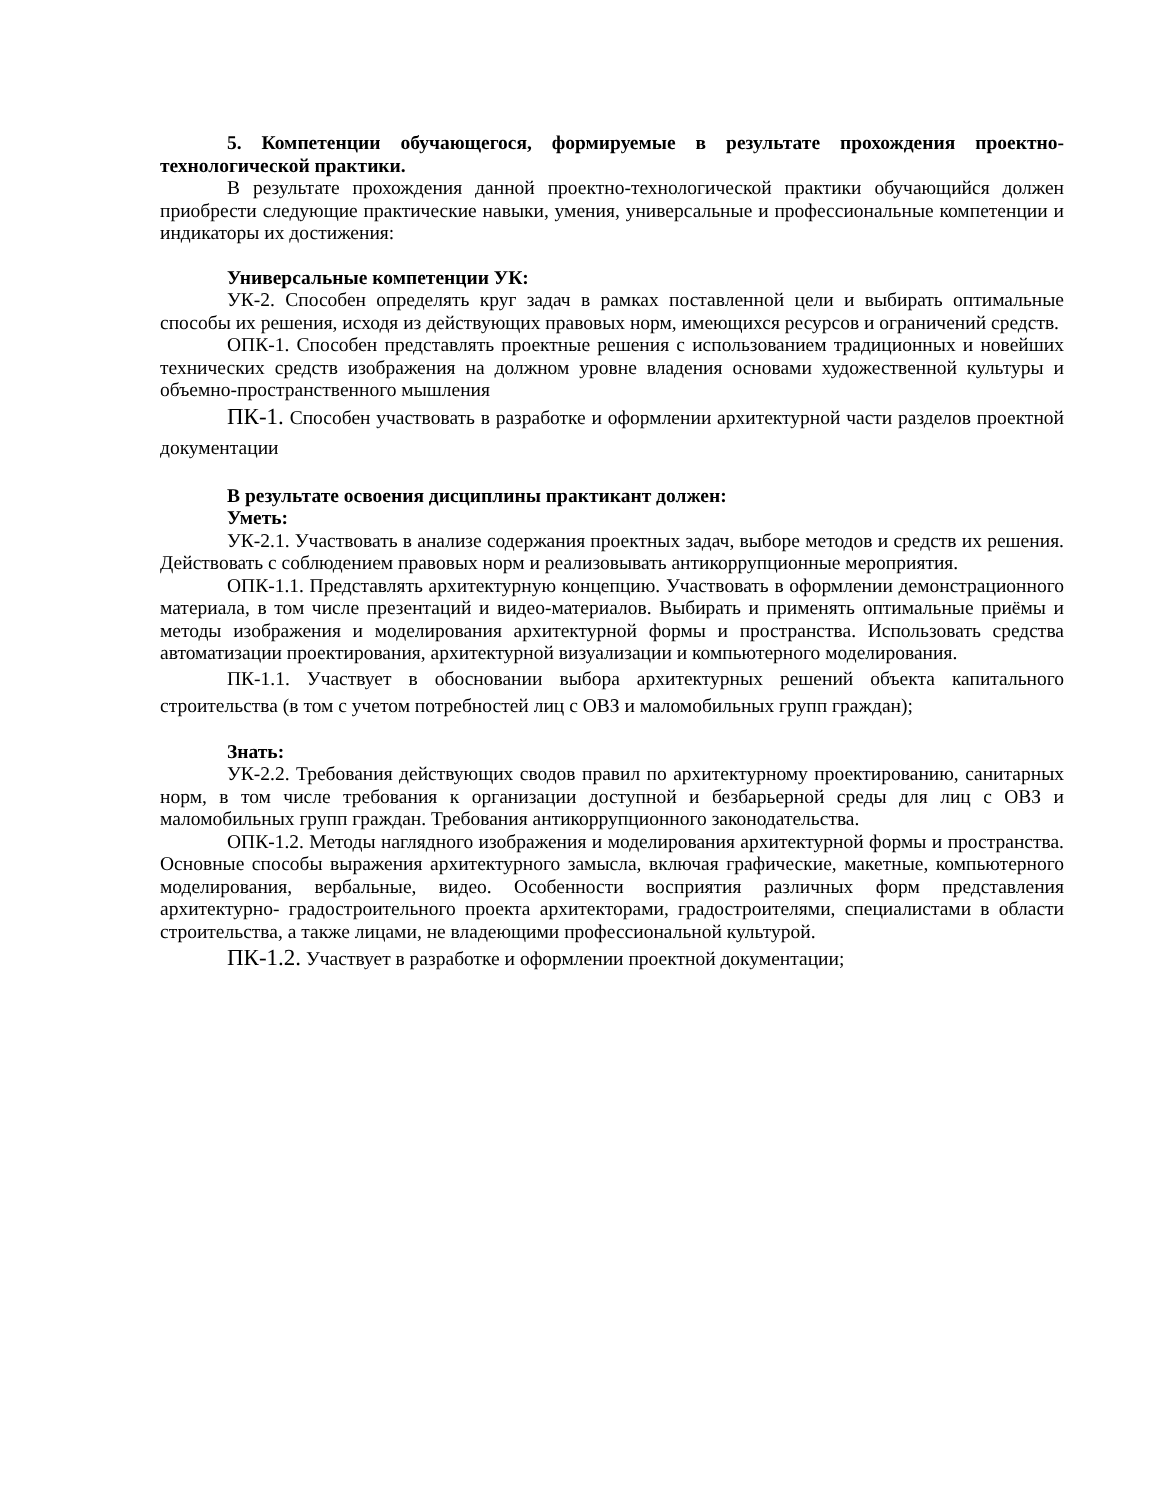5. Компетенции обучающегося, формируемые в результате прохождения проектно-технологической практики.
В результате прохождения данной проектно-технологической практики обучающийся должен приобрести следующие практические навыки, умения, универсальные и профессиональные компетенции и индикаторы их достижения:
Универсальные компетенции УК:
УК-2. Способен определять круг задач в рамках поставленной цели и выбирать оптимальные способы их решения, исходя из действующих правовых норм, имеющихся ресурсов и ограничений средств.
ОПК-1. Способен представлять проектные решения с использованием традиционных и новейших технических средств изображения на должном уровне владения основами художественной культуры и объемно-пространственного мышления
ПК-1. Способен участвовать в разработке и оформлении архитектурной части разделов проектной документации
В результате освоения дисциплины практикант должен:
Уметь:
УК-2.1. Участвовать в анализе содержания проектных задач, выборе методов и средств их решения. Действовать с соблюдением правовых норм и реализовывать антикоррупционные мероприятия.
ОПК-1.1. Представлять архитектурную концепцию. Участвовать в оформлении демонстрационного материала, в том числе презентаций и видео-материалов. Выбирать и применять оптимальные приёмы и методы изображения и моделирования архитектурной формы и пространства. Использовать средства автоматизации проектирования, архитектурной визуализации и компьютерного моделирования.
ПК-1.1. Участвует в обосновании выбора архитектурных решений объекта капитального строительства (в том с учетом потребностей лиц с ОВЗ и маломобильных групп граждан);
Знать:
УК-2.2. Требования действующих сводов правил по архитектурному проектированию, санитарных норм, в том числе требования к организации доступной и безбарьерной среды для лиц с ОВЗ и маломобильных групп граждан. Требования антикоррупционного законодательства.
ОПК-1.2. Методы наглядного изображения и моделирования архитектурной формы и пространства. Основные способы выражения архитектурного замысла, включая графические, макетные, компьютерного моделирования, вербальные, видео. Особенности восприятия различных форм представления архитектурно- градостроительного проекта архитекторами, градостроителями, специалистами в области строительства, а также лицами, не владеющими профессиональной культурой.
ПК-1.2. Участвует в разработке и оформлении проектной документации;